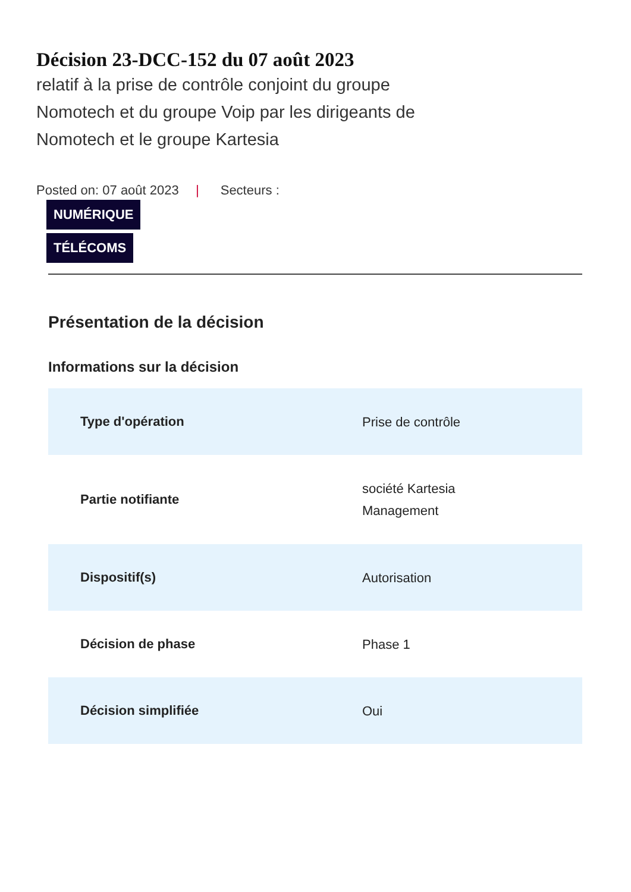Décision 23-DCC-152 du 07 août 2023
relatif à la prise de contrôle conjoint du groupe Nomotech et du groupe Voip par les dirigeants de Nomotech et le groupe Kartesia
Posted on: 07 août 2023 | Secteurs :
NUMÉRIQUE
TÉLÉCOMS
Présentation de la décision
Informations sur la décision
| Type d'opération | Prise de contrôle |
| Partie notifiante | société Kartesia Management |
| Dispositif(s) | Autorisation |
| Décision de phase | Phase 1 |
| Décision simplifiée | Oui |